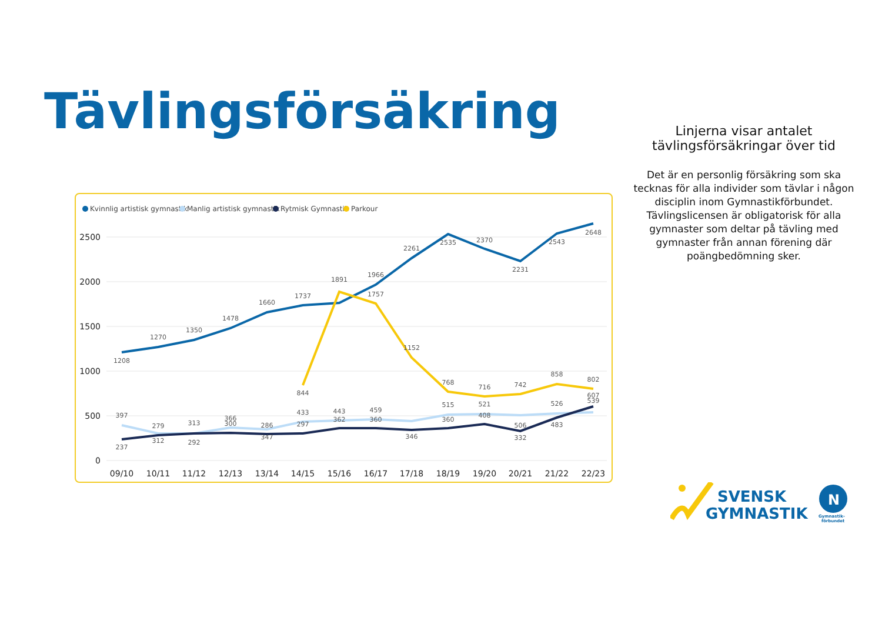Tävlingsförsäkring
Kvinnlig artistisk gymnastik
Manlig artistisk gymnastik
Rytmisk Gymnastik
Parkour
2500
2000
1500
1000
500
0
09/10
10/11
11/12
12/13
13/14
14/15
15/16
16/17
17/18
18/19
19/20
20/21
21/22
22/23
1208
1270
1350
1478
1660
1737
1891
1966
2261
2535
2370
2231
2543
2648
844
1757
1152
768
716
742
858
802
397
279
313
366
286
433
443
459
515
521
526
539
237
312
292
300
347
297
362
360
346
360
408
506
332
483
607
Linjerna visar antalet tävlingsförsäkringar över tid
Det är en personlig försäkring som ska tecknas för alla individer som tävlar i någon disciplin inom Gymnastikförbundet. Tävlingslicensen är obligatorisk för alla gymnaster som deltar på tävling med gymnaster från annan förening där poängbedömning sker.
SVENSK
GYMNASTIK
N
Gymnastik-
förbundet